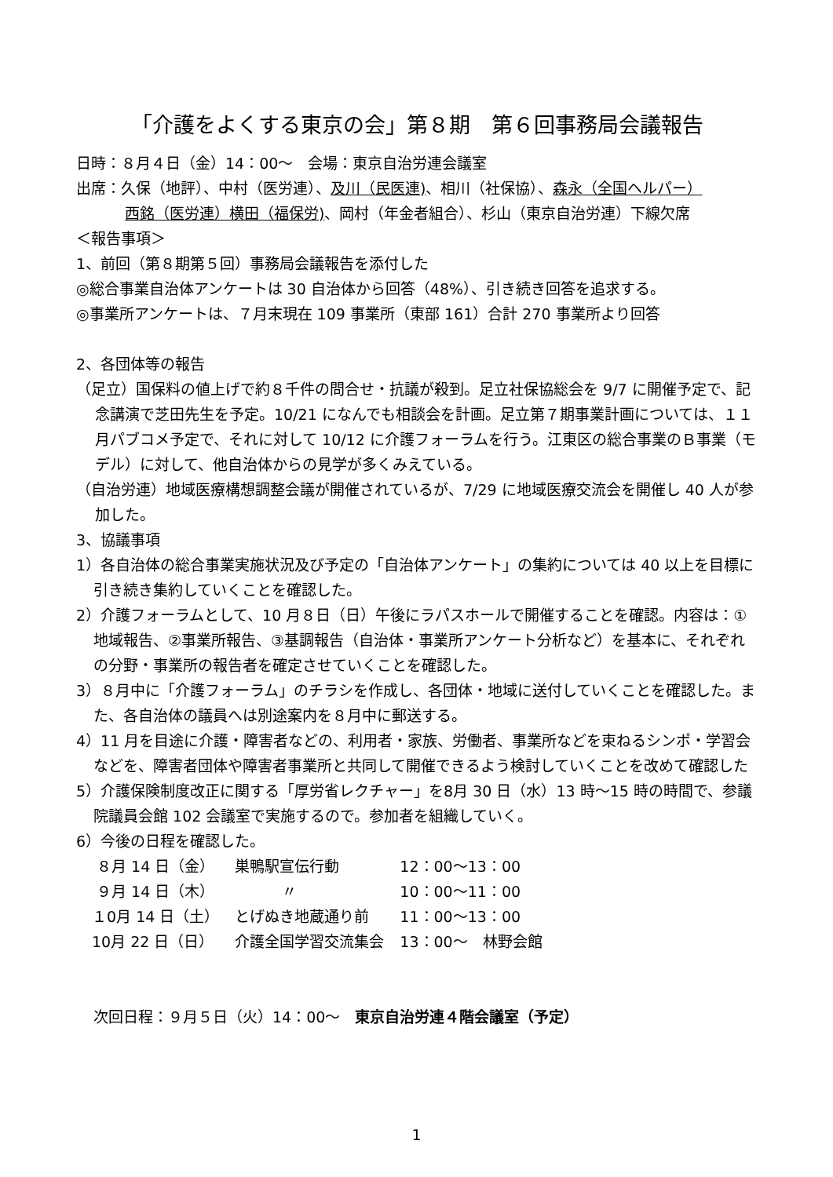「介護をよくする東京の会」第８期　第６回事務局会議報告
日時：８月４日（金）14：00～　会場：東京自治労連会議室
出席：久保（地評）、中村（医労連）、及川（民医連)、相川（社保協）、森永（全国ヘルパー）
西銘（医労連）横田（福保労)、岡村（年金者組合）、杉山（東京自治労連）下線欠席
＜報告事項＞
1、前回（第８期第５回）事務局会議報告を添付した
◎総合事業自治体アンケートは 30 自治体から回答（48%）、引き続き回答を追求する。
◎事業所アンケートは、７月末現在 109 事業所（東部 161）合計 270 事業所より回答
2、各団体等の報告
（足立）国保料の値上げで約８千件の問合せ・抗議が殺到。足立社保協総会を 9/7 に開催予定で、記念講演で芝田先生を予定。10/21 になんでも相談会を計画。足立第７期事業計画については、１１月パブコメ予定で、それに対して 10/12 に介護フォーラムを行う。江東区の総合事業のＢ事業（モデル）に対して、他自治体からの見学が多くみえている。
（自治労連）地域医療構想調整会議が開催されているが、7/29 に地域医療交流会を開催し 40 人が参加した。
3、協議事項
1）各自治体の総合事業実施状況及び予定の「自治体アンケート」の集約については 40 以上を目標に引き続き集約していくことを確認した。
2）介護フォーラムとして、10 月８日（日）午後にラパスホールで開催することを確認。内容は：①地域報告、②事業所報告、③基調報告（自治体・事業所アンケート分析など）を基本に、それぞれの分野・事業所の報告者を確定させていくことを確認した。
3）８月中に「介護フォーラム」のチラシを作成し、各団体・地域に送付していくことを確認した。また、各自治体の議員へは別途案内を８月中に郵送する。
4）11 月を目途に介護・障害者などの、利用者・家族、労働者、事業所などを束ねるシンポ・学習会などを、障害者団体や障害者事業所と共同して開催できるよう検討していくことを改めて確認した
5）介護保険制度改正に関する「厚労省レクチャー」を8月 30 日（水）13 時～15 時の時間で、参議院議員会館 102 会議室で実施するので。参加者を組織していく。
6）今後の日程を確認した。
| ８月 14 日（金） | 巣鴨駅宣伝行動 | 12：00～13：00 |
| ９月 14 日（木） | 〃 | 10：00～11：00 |
| １0月 14 日（土） | とげぬき地蔵通り前 | 11：00～13：00 |
| 10月 22 日（日） | 介護全国学習交流集会 | 13：00～ 林野会館 |
次回日程：９月５日（火）14：00～　東京自治労連４階会議室（予定）
1